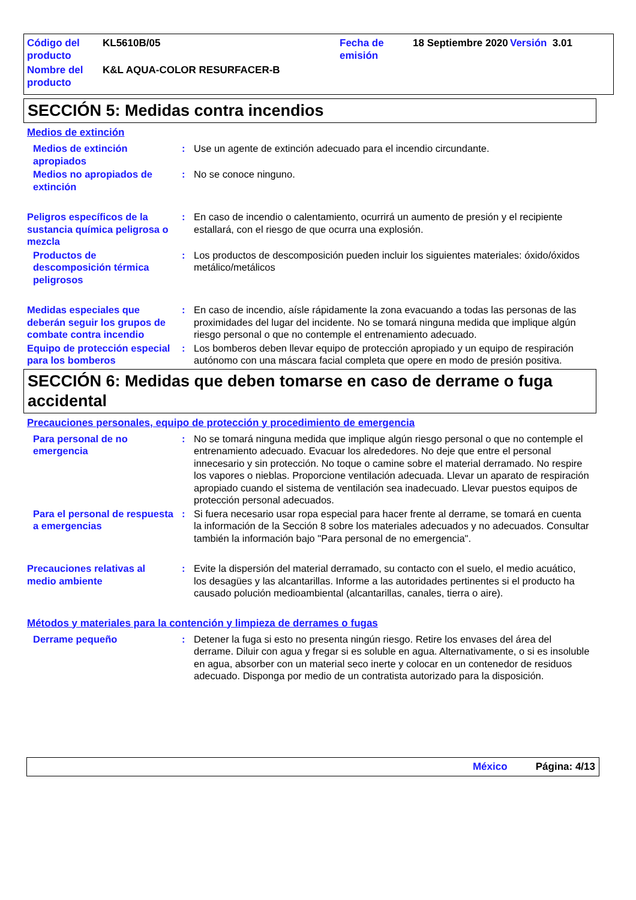| Código del producto | KL5610B/05 | Fecha de emisión | 18 Septiembre 2020 | Versión 3.01 |
| Nombre del producto | K&L AQUA-COLOR RESURFACER-B | | | |
SECCIÓN 5: Medidas contra incendios
Medios de extinción
Medios de extinción apropiados
: Use un agente de extinción adecuado para el incendio circundante.
Medios no apropiados de extinción
: No se conoce ninguno.
Peligros específicos de la sustancia química peligrosa o mezcla
: En caso de incendio o calentamiento, ocurrirá un aumento de presión y el recipiente estallará, con el riesgo de que ocurra una explosión.
Productos de descomposición térmica peligrosos
: Los productos de descomposición pueden incluir los siguientes materiales: óxido/óxidos metálico/metálicos
Medidas especiales que deberán seguir los grupos de combate contra incendio
: En caso de incendio, aísle rápidamente la zona evacuando a todas las personas de las proximidades del lugar del incidente. No se tomará ninguna medida que implique algún riesgo personal o que no contemple el entrenamiento adecuado.
Equipo de protección especial para los bomberos
: Los bomberos deben llevar equipo de protección apropiado y un equipo de respiración autónomo con una máscara facial completa que opere en modo de presión positiva.
SECCIÓN 6: Medidas que deben tomarse en caso de derrame o fuga accidental
Precauciones personales, equipo de protección y procedimiento de emergencia
Para personal de no emergencia
: No se tomará ninguna medida que implique algún riesgo personal o que no contemple el entrenamiento adecuado. Evacuar los alrededores. No deje que entre el personal innecesario y sin protección. No toque o camine sobre el material derramado. No respire los vapores o nieblas. Proporcione ventilación adecuada. Llevar un aparato de respiración apropiado cuando el sistema de ventilación sea inadecuado. Llevar puestos equipos de protección personal adecuados.
Para el personal de respuesta a emergencias
: Si fuera necesario usar ropa especial para hacer frente al derrame, se tomará en cuenta la información de la Sección 8 sobre los materiales adecuados y no adecuados. Consultar también la información bajo "Para personal de no emergencia".
Precauciones relativas al medio ambiente
: Evite la dispersión del material derramado, su contacto con el suelo, el medio acuático, los desagües y las alcantarillas. Informe a las autoridades pertinentes si el producto ha causado polución medioambiental (alcantarillas, canales, tierra o aire).
Métodos y materiales para la contención y limpieza de derrames o fugas
Derrame pequeño : Detener la fuga si esto no presenta ningún riesgo. Retire los envases del área del derrame. Diluir con agua y fregar si es soluble en agua. Alternativamente, o si es insoluble en agua, absorber con un material seco inerte y colocar en un contenedor de residuos adecuado. Disponga por medio de un contratista autorizado para la disposición.
México Página: 4/13